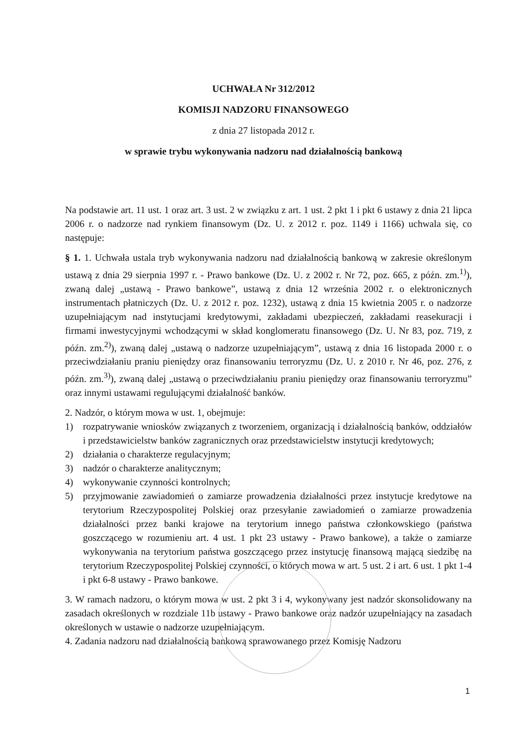UCHWAŁA Nr 312/2012
KOMISJI NADZORU FINANSOWEGO
z dnia 27 listopada 2012 r.
w sprawie trybu wykonywania nadzoru nad działalnością bankową
Na podstawie art. 11 ust. 1 oraz art. 3 ust. 2 w związku z art. 1 ust. 2 pkt 1 i pkt 6 ustawy z dnia 21 lipca 2006 r. o nadzorze nad rynkiem finansowym (Dz. U. z 2012 r. poz. 1149 i 1166) uchwala się, co następuje:
§ 1. 1. Uchwała ustala tryb wykonywania nadzoru nad działalnością bankową w zakresie określonym ustawą z dnia 29 sierpnia 1997 r. - Prawo bankowe (Dz. U. z 2002 r. Nr 72, poz. 665, z późn. zm.<sup>1)</sup>), zwaną dalej „ustawą - Prawo bankowe”, ustawą z dnia 12 września 2002 r. o elektronicznych instrumentach płatniczych (Dz. U. z 2012 r. poz. 1232), ustawą z dnia 15 kwietnia 2005 r. o nadzorze uzupełniającym nad instytucjami kredytowymi, zakładami ubezpieczeń, zakładami reasekuracji i firmami inwestycyjnymi wchodzącymi w skład konglomeratu finansowego (Dz. U. Nr 83, poz. 719, z późn. zm.<sup>2)</sup>), zwaną dalej „ustawą o nadzorze uzupełniającym”, ustawą z dnia 16 listopada 2000 r. o przeciwdziałaniu praniu pieniędzy oraz finansowaniu terroryzmu (Dz. U. z 2010 r. Nr 46, poz. 276, z późn. zm.<sup>3)</sup>), zwaną dalej „ustawą o przeciwdziałaniu praniu pieniędzy oraz finansowaniu terroryzmu” oraz innymi ustawami regulującymi działalność banków.
2. Nadzór, o którym mowa w ust. 1, obejmuje:
1) rozpatrywanie wniosków związanych z tworzeniem, organizacją i działalnością banków, oddziałów i przedstawicielstw banków zagranicznych oraz przedstawicielstw instytucji kredytowych;
2) działania o charakterze regulacyjnym;
3) nadzór o charakterze analitycznym;
4) wykonywanie czynności kontrolnych;
5) przyjmowanie zawiadomień o zamiarze prowadzenia działalności przez instytucje kredytowe na terytorium Rzeczypospolitej Polskiej oraz przesyłanie zawiadomień o zamiarze prowadzenia działalności przez banki krajowe na terytorium innego państwa członkowskiego (państwa goszczącego w rozumieniu art. 4 ust. 1 pkt 23 ustawy - Prawo bankowe), a także o zamiarze wykonywania na terytorium państwa goszczącego przez instytucję finansową mającą siedzibę na terytorium Rzeczypospolitej Polskiej czynności, o których mowa w art. 5 ust. 2 i art. 6 ust. 1 pkt 1-4 i pkt 6-8 ustawy - Prawo bankowe.
3. W ramach nadzoru, o którym mowa w ust. 2 pkt 3 i 4, wykonywany jest nadzór skonsolidowany na zasadach określonych w rozdziale 11b ustawy - Prawo bankowe oraz nadzór uzupełniający na zasadach określonych w ustawie o nadzorze uzupełniającym.
4. Zadania nadzoru nad działalnością bankową sprawowanego przez Komisję Nadzoru
1